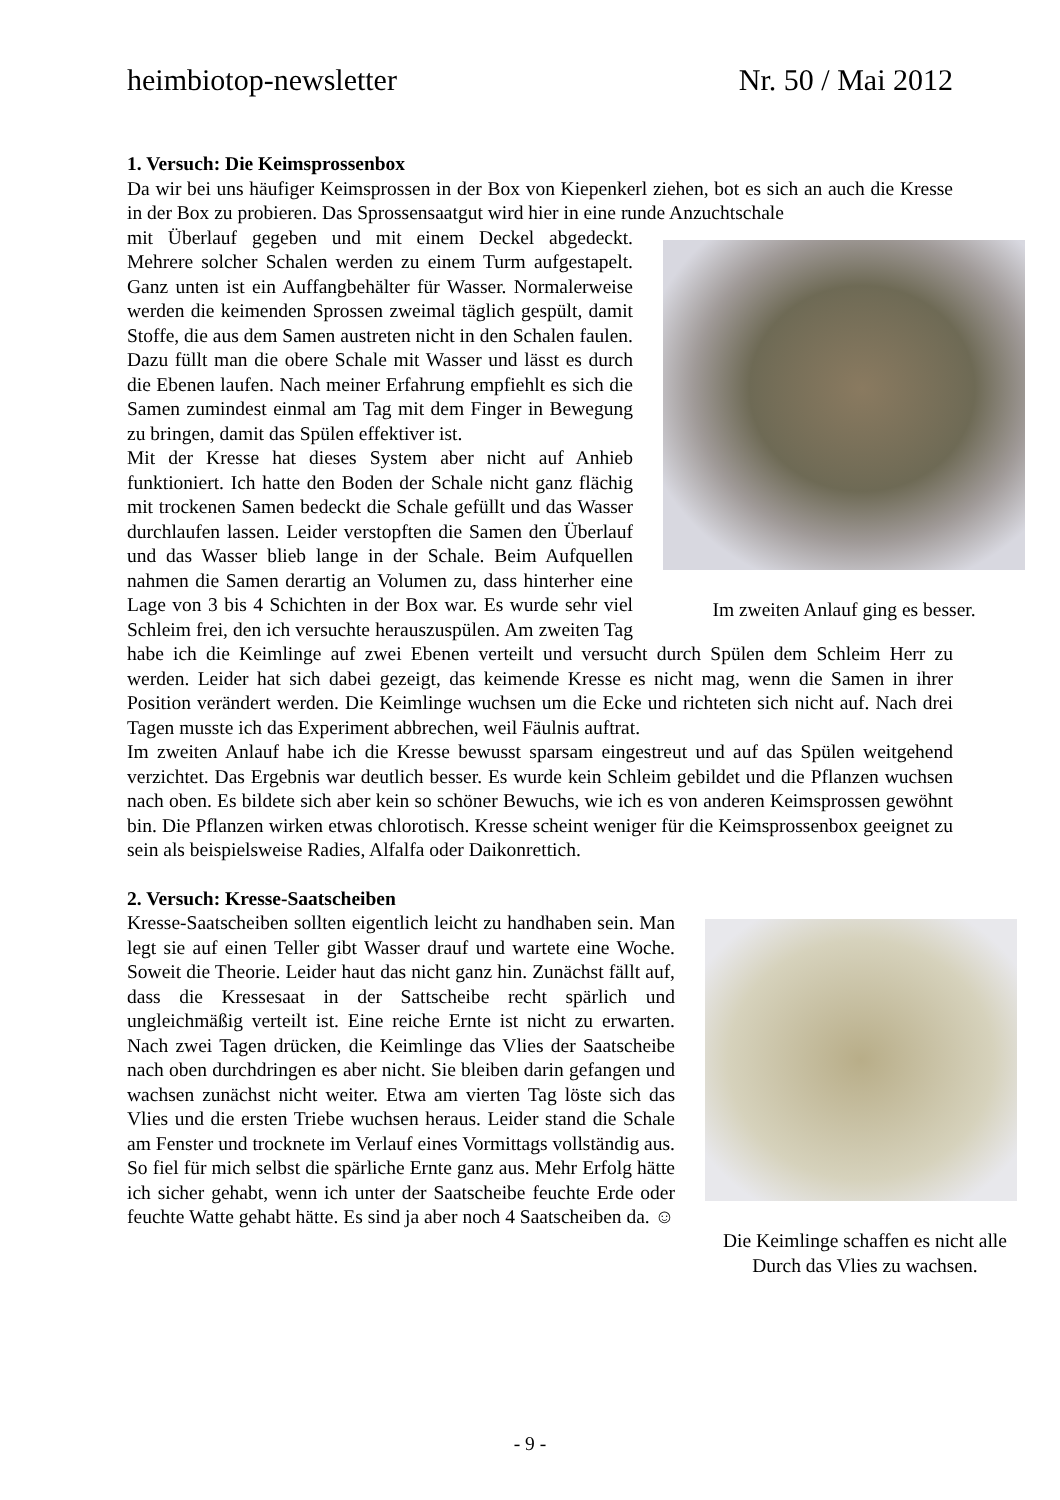heimbiotop-newsletter Nr. 50 / Mai 2012
1. Versuch: Die Keimsprossenbox
Da wir bei uns häufiger Keimsprossen in der Box von Kiepenkerl ziehen, bot es sich an auch die Kresse in der Box zu probieren. Das Sprossensaatgut wird hier in eine runde Anzuchtschale
Im zweiten Anlauf ging es besser.
mit Überlauf gegeben und mit einem Deckel abgedeckt. Mehrere solcher Schalen werden zu einem Turm aufgestapelt. Ganz unten ist ein Auffangbehälter für Wasser. Normalerweise werden die keimenden Sprossen zweimal täglich gespült, damit Stoffe, die aus dem Samen austreten nicht in den Schalen faulen. Dazu füllt man die obere Schale mit Wasser und lässt es durch die Ebenen laufen. Nach meiner Erfahrung empfiehlt es sich die Samen zumindest einmal am Tag mit dem Finger in Bewegung zu bringen, damit das Spülen effektiver ist.
Mit der Kresse hat dieses System aber nicht auf Anhieb funktioniert. Ich hatte den Boden der Schale nicht ganz flächig mit trockenen Samen bedeckt die Schale gefüllt und das Wasser durchlaufen lassen. Leider verstopften die Samen den Überlauf und das Wasser blieb lange in der Schale. Beim Aufquellen nahmen die Samen derartig an Volumen zu, dass hinterher eine Lage von 3 bis 4 Schichten in der Box war. Es wurde sehr viel Schleim frei, den ich versuchte herauszuspülen. Am zweiten Tag habe ich die Keimlinge auf zwei Ebenen verteilt und versucht durch Spülen dem Schleim Herr zu werden. Leider hat sich dabei gezeigt, das keimende Kresse es nicht mag, wenn die Samen in ihrer Position verändert werden. Die Keimlinge wuchsen um die Ecke und richteten sich nicht auf. Nach drei Tagen musste ich das Experiment abbrechen, weil Fäulnis auftrat.
Im zweiten Anlauf habe ich die Kresse bewusst sparsam eingestreut und auf das Spülen weitgehend verzichtet. Das Ergebnis war deutlich besser. Es wurde kein Schleim gebildet und die Pflanzen wuchsen nach oben. Es bildete sich aber kein so schöner Bewuchs, wie ich es von anderen Keimsprossen gewöhnt bin. Die Pflanzen wirken etwas chlorotisch. Kresse scheint weniger für die Keimsprossenbox geeignet zu sein als beispielsweise Radies, Alfalfa oder Daikonrettich.
2. Versuch: Kresse-Saatscheiben
Die Keimlinge schaffen es nicht alle Durch das Vlies zu wachsen.
Kresse-Saatscheiben sollten eigentlich leicht zu handhaben sein. Man legt sie auf einen Teller gibt Wasser drauf und wartete eine Woche. Soweit die Theorie. Leider haut das nicht ganz hin. Zunächst fällt auf, dass die Kressesaat in der Sattscheibe recht spärlich und ungleichmäßig verteilt ist. Eine reiche Ernte ist nicht zu erwarten. Nach zwei Tagen drücken, die Keimlinge das Vlies der Saatscheibe nach oben durchdringen es aber nicht. Sie bleiben darin gefangen und wachsen zunächst nicht weiter. Etwa am vierten Tag löste sich das Vlies und die ersten Triebe wuchsen heraus. Leider stand die Schale am Fenster und trocknete im Verlauf eines Vormittags vollständig aus. So fiel für mich selbst die spärliche Ernte ganz aus. Mehr Erfolg hätte ich sicher gehabt, wenn ich unter der Saatscheibe feuchte Erde oder feuchte Watte gehabt hätte. Es sind ja aber noch 4 Saatscheiben da. ☺
- 9 -